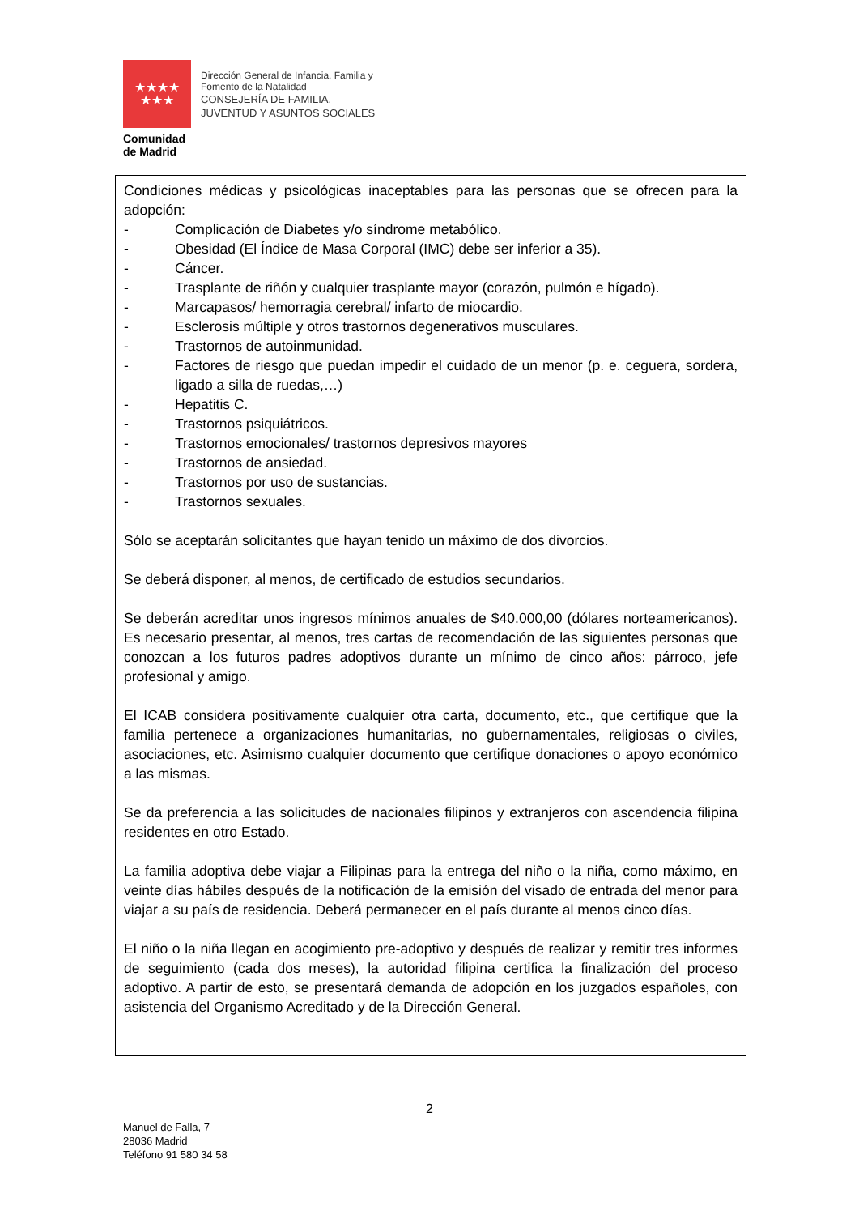★★★★
★★★
Dirección General de Infancia, Familia y
Fomento de la Natalidad
CONSEJERÍA DE FAMILIA,
JUVENTUD Y ASUNTOS SOCIALES
Comunidad
de Madrid
Condiciones médicas y psicológicas inaceptables para las personas que se ofrecen para la adopción:
- Complicación de Diabetes y/o síndrome metabólico.
- Obesidad (El Índice de Masa Corporal (IMC) debe ser inferior a 35).
- Cáncer.
- Trasplante de riñón y cualquier trasplante mayor (corazón, pulmón e hígado).
- Marcapasos/ hemorragia cerebral/ infarto de miocardio.
- Esclerosis múltiple y otros trastornos degenerativos musculares.
- Trastornos de autoinmunidad.
- Factores de riesgo que puedan impedir el cuidado de un menor (p. e. ceguera, sordera, ligado a silla de ruedas,…)
- Hepatitis C.
- Trastornos psiquiátricos.
- Trastornos emocionales/ trastornos depresivos mayores
- Trastornos de ansiedad.
- Trastornos por uso de sustancias.
- Trastornos sexuales.
Sólo se aceptarán solicitantes que hayan tenido un máximo de dos divorcios.
Se deberá disponer, al menos, de certificado de estudios secundarios.
Se deberán acreditar unos ingresos mínimos anuales de $40.000,00 (dólares norteamericanos). Es necesario presentar, al menos, tres cartas de recomendación de las siguientes personas que conozcan a los futuros padres adoptivos durante un mínimo de cinco años: párroco, jefe profesional y amigo.
El ICAB considera positivamente cualquier otra carta, documento, etc., que certifique que la familia pertenece a organizaciones humanitarias, no gubernamentales, religiosas o civiles, asociaciones, etc. Asimismo cualquier documento que certifique donaciones o apoyo económico a las mismas.
Se da preferencia a las solicitudes de nacionales filipinos y extranjeros con ascendencia filipina residentes en otro Estado.
La familia adoptiva debe viajar a Filipinas para la entrega del niño o la niña, como máximo, en veinte días hábiles después de la notificación de la emisión del visado de entrada del menor para viajar a su país de residencia. Deberá permanecer en el país durante al menos cinco días.
El niño o la niña llegan en acogimiento pre-adoptivo y después de realizar y remitir tres informes de seguimiento (cada dos meses), la autoridad filipina certifica la finalización del proceso adoptivo. A partir de esto, se presentará demanda de adopción en los juzgados españoles, con asistencia del Organismo Acreditado y de la Dirección General.
2
Manuel de Falla, 7
28036 Madrid
Teléfono 91 580 34 58